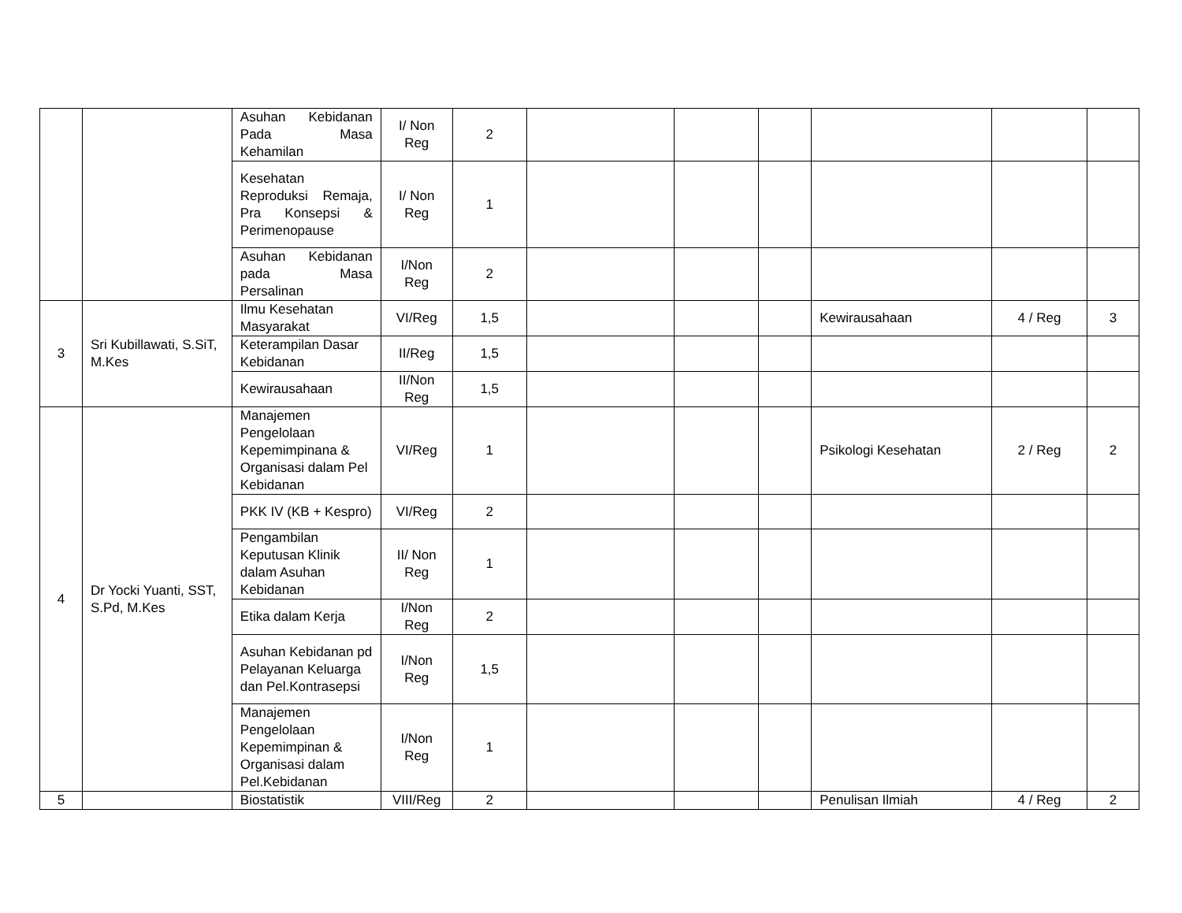| | | Asuhan Kebidanan Pada Masa Kehamilan | I/ Non Reg | 2 | | | | | | |
| | | Kesehatan Reproduksi Remaja, Pra Konsepsi & Perimenopause | I/ Non Reg | 1 | | | | | | |
| | | Asuhan Kebidanan pada Masa Persalinan | I/Non Reg | 2 | | | | | | |
| 3 | Sri Kubillawati, S.SiT, M.Kes | Ilmu Kesehatan Masyarakat | VI/Reg | 1,5 | | | | Kewirausahaan | 4 / Reg | 3 |
| | | Keterampilan Dasar Kebidanan | II/Reg | 1,5 | | | | | | |
| | | Kewirausahaan | II/Non Reg | 1,5 | | | | | | |
| 4 | Dr Yocki Yuanti, SST, S.Pd, M.Kes | Manajemen Pengelolaan Kepemimpinana & Organisasi dalam Pel Kebidanan | VI/Reg | 1 | | | | Psikologi Kesehatan | 2 / Reg | 2 |
| | | PKK IV (KB + Kespro) | VI/Reg | 2 | | | | | | |
| | | Pengambilan Keputusan Klinik dalam Asuhan Kebidanan | II/ Non Reg | 1 | | | | | | |
| | | Etika dalam Kerja | I/Non Reg | 2 | | | | | | |
| | | Asuhan Kebidanan pd Pelayanan Keluarga dan Pel.Kontrasepsi | I/Non Reg | 1,5 | | | | | | |
| | | Manajemen Pengelolaan Kepemimpinan & Organisasi dalam Pel.Kebidanan | I/Non Reg | 1 | | | | | | |
| 5 | | Biostatistik | VIII/Reg | 2 | | | | Penulisan Ilmiah | 4 / Reg | 2 |